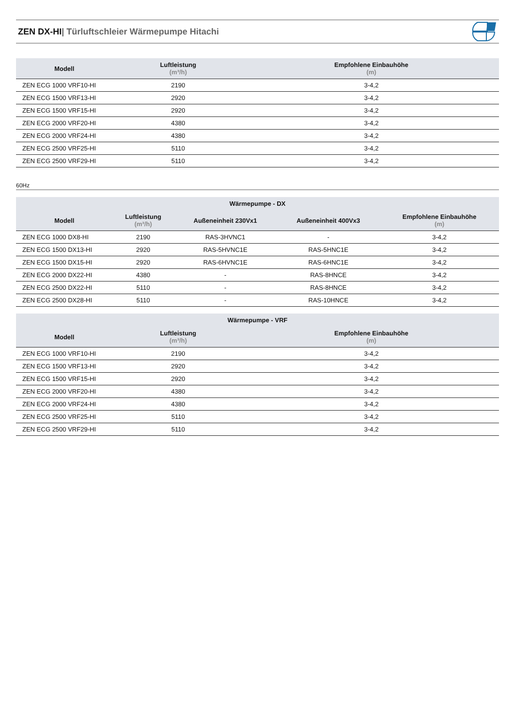ZEN DX-HI| Türluftschleier Wärmepumpe Hitachi
| Modell | Luftleistung (m³/h) | Empfohlene Einbauhöhe (m) |
| --- | --- | --- |
| ZEN ECG 1000 VRF10-HI | 2190 | 3-4,2 |
| ZEN ECG 1500 VRF13-HI | 2920 | 3-4,2 |
| ZEN ECG 1500 VRF15-HI | 2920 | 3-4,2 |
| ZEN ECG 2000 VRF20-HI | 4380 | 3-4,2 |
| ZEN ECG 2000 VRF24-HI | 4380 | 3-4,2 |
| ZEN ECG 2500 VRF25-HI | 5110 | 3-4,2 |
| ZEN ECG 2500 VRF29-HI | 5110 | 3-4,2 |
60Hz
| Wärmepumpe - DX | | | | |
| --- | --- | --- | --- | --- |
| Modell | Luftleistung (m³/h) | Außeneinheit 230Vx1 | Außeneinheit 400Vx3 | Empfohlene Einbauhöhe (m) |
| ZEN ECG 1000 DX8-HI | 2190 | RAS-3HVNC1 | - | 3-4,2 |
| ZEN ECG 1500 DX13-HI | 2920 | RAS-5HVNC1E | RAS-5HNC1E | 3-4,2 |
| ZEN ECG 1500 DX15-HI | 2920 | RAS-6HVNC1E | RAS-6HNC1E | 3-4,2 |
| ZEN ECG 2000 DX22-HI | 4380 | - | RAS-8HNCE | 3-4,2 |
| ZEN ECG 2500 DX22-HI | 5110 | - | RAS-8HNCE | 3-4,2 |
| ZEN ECG 2500 DX28-HI | 5110 | - | RAS-10HNCE | 3-4,2 |
| Wärmepumpe - VRF | | |
| --- | --- | --- |
| Modell | Luftleistung (m³/h) | Empfohlene Einbauhöhe (m) |
| ZEN ECG 1000 VRF10-HI | 2190 | 3-4,2 |
| ZEN ECG 1500 VRF13-HI | 2920 | 3-4,2 |
| ZEN ECG 1500 VRF15-HI | 2920 | 3-4,2 |
| ZEN ECG 2000 VRF20-HI | 4380 | 3-4,2 |
| ZEN ECG 2000 VRF24-HI | 4380 | 3-4,2 |
| ZEN ECG 2500 VRF25-HI | 5110 | 3-4,2 |
| ZEN ECG 2500 VRF29-HI | 5110 | 3-4,2 |